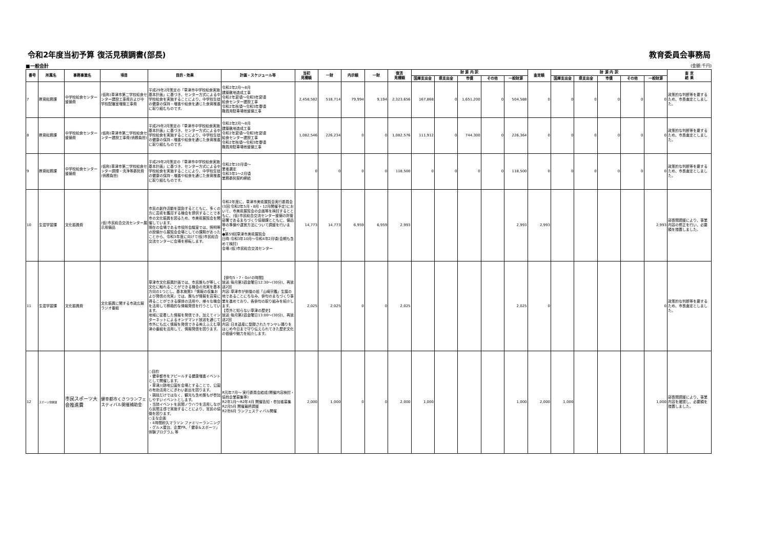令和2年度当初予算 復活見積調書(部長) 教育委員会事務局
■一般会計 (金額:千円)
| 番号 | 所属名 | 事務事業名 | 項目 | 目的・効果 | 計画・スケジュール等 | 当初 見積額 | 一財 | 内示額 | 一財 | 復活 見積額 | 財 源 内 訳 | | | | | 査定額 | 財 源 内 訳 | | | | | 査 定 結 果 |
| --- | --- | --- | --- | --- | --- | --- | --- | --- | --- | --- | --- | --- | --- | --- | --- | --- | --- | --- | --- | --- | --- | --- |
| | | | | | | | | | | | 国庫支出金 | 県支出金 | 市債 | その他 | 一般財源 | | 国庫支出金 | 県支出金 | 市債 | その他 | 一般財源 | |
| 7 | 教育総務課 | 中学校給食センター整備費 | (仮称)草津市第二学校給食センター建設工事費および中学校配膳室増築工事費 | 平成29年2月策定の「草津市中学校給食実施基本計画」に基づき、センター方式による中学校給食を実施することにより、中学校生徒の健康の保持・増進や給食を通じた食育推進に取り組むものです。 | 令和2年2月～8月 建築敷地造成工事 令和2年夏頃～令和3年夏頃 給食センター建設工事 令和2年秋頃～令和3年春頃 職員用駐車場他整備工事 | 2,458,582 | 518,714 | 79,994 | 9,194 | 2,323,656 | 167,868 | 0 | 1,651,200 | 0 | 504,588 | 0 | 0 | 0 | 0 | 0 | 0 | 政策的な判断等を要するため、市長査定としました。 |
| 8 | 教育総務課 | 中学校給食センター整備費 | (仮称)草津市第二学校給食センター建設工事費(債務負担) | 平成29年2月策定の「草津市中学校給食実施基本計画」に基づき、センター方式による中学校給食を実施することにより、中学校生徒の健康の保持・増進や給食を通じた食育推進に取り組むものです。 | 令和2年2月～8月 建築敷地造成工事 令和2年夏頃～令和3年夏頃 給食センター建設工事 令和2年秋頃～令和3年春頃 職員用駐車場他整備工事 | 1,082,546 | 226,234 | 0 | 0 | 1,082,576 | 111,912 | 0 | 744,300 | 0 | 226,364 | 0 | 0 | 0 | 0 | 0 | 0 | 政策的な判断等を要するため、市長査定としました。 |
| 9 | 教育総務課 | 中学校給食センター整備費 | (仮称)草津市第二学校給食センター調理・洗浄等委託費(債務負担) | 平成29年2月策定の「草津市中学校給食実施基本計画」に基づき、センター方式による中学校給食を実施することにより、中学校生徒の健康の保持・増進や給食を通じた食育推進に取り組むものです。 | 令和2年10月頃～ 業者選定 令和3年1～2月頃 業務委託契約締結 | 0 | 0 | 0 | 0 | 118,500 | 0 | 0 | 0 | 0 | 118,500 | 0 | 0 | 0 | 0 | 0 | 0 | 政策的な判断等を要するため、市長査定としました。 |
| 10 | 生涯学習課 | 文化振興費 | (仮)市民総合交流センター展示用備品 | 市民の創作活動を奨励するとともに、多くの方に芸術を鑑賞する機会を提供することで本市の文化振興を図るため、市美術展覧会を開催しています。 現在の会場である市役所会議室では、照明等の設備から展覧会会場としての課題があったことから、令和3年度に向けて(仮)市民総合交流センターに会場を移転します。 | 令和2年度に、草津市美術展覧会実行委員会(3回:令和2年5月・8月・12月開催予定)において、市美術展覧会の企画等を検討するとともに、(仮)市民総合交流センター整備の所管部署であるまちづくり協働課とともに、備品等の準備や運営方法について調整を行います。 ●第59回草津市美術展覧会 日時:令和3年10月～令和4年2月頃(会期も含めて検討) 会場:(仮)市民総合交流センター | 14,773 | 14,773 | 6,959 | 6,959 | 2,993 | | | | | 2,993 | 2,993 | | | | | 2,993 | 部長間調整により、事業内容の修正を行い、必要額を措置しました。 |
| 11 | 生涯学習課 | 文化振興費 | 文化振興に関する市政広報ラジオ番組 | 草津市文化振興計画では、市民誰もが等しく文化に触れることができる機会の充実を基本方向の1つとし、基本施策3「情報の収集および発信の充実」では、誰もが情報を容易に得ることができる媒体の活用や、様々な機会を活用して積極的な情報発信を行うとしています。 地域に密着した情報を発信でき、加えてインターネットによるオンデマンド放送を通じて市外にも広く情報を発信できる㈱えふえむ草津の番組を活用して、情報発信を図ります。 | 【俳句5・7・Go!の時間】 放送:毎月第3週金曜日12:30～(30分)、再放送2回 内容:草津市が俳諧の祖「山崎宗鑑」生誕の地であることにちなみ、俳句のまちづくり事業を進めており、各俳句の取り組みを紹介します。 【意外と知らない草津の歴史】 放送:毎月第2週金曜日13:00～(30分)、再放送2回 内容:日本遺産に登録されたサンヤレ踊りをはじめ今日まで守り伝えられてきた歴史文化の価値や魅力を紹介します。 | 2,025 | 2,025 | 0 | 0 | 2,025 | | | | | 2,025 | 0 | | | | | 0 | 政策的な判断等を要するため、市長査定としました。 |
| 12 | スポーツ保健課 | 市民スポーツ大会推進費 | 健幸都市くさつランフェスティバル開催補助金 | ○目的 ・健幸都市をアピールする健康増進イベントとして開催します。 ・草津川跡地公園を会場とすることで、公園の有効活用とにぎわい創出を図ります。 ・競技だけではなく、観光も含め誰もが参加しやすいイベントとします。 ・当該イベントを民間ノウハウを活用しながら民間主導で実施することにより、官民の協働を図ります。 ○主な企画 ・4時間耐久マラソン ファミリーランニング ・グルメ屋台、企業PR、「健幸&スポーツ」体験プログラム 等 | R元年7月～ 実行委員会結成(開催内容検討・協賛企業募集等) R2年1月～R2年4月 開催告知・参加者募集 R2月5月 開催最終調整 R2年6月 ランフェスティバル開催 | 2,000 | 1,000 | 0 | 0 | 2,000 | 1,000 | | | | 1,000 | 2,000 | 1,000 | | | | 1,000 | 部長間調整により、事業内容を確認し、必要額を措置しました。 |